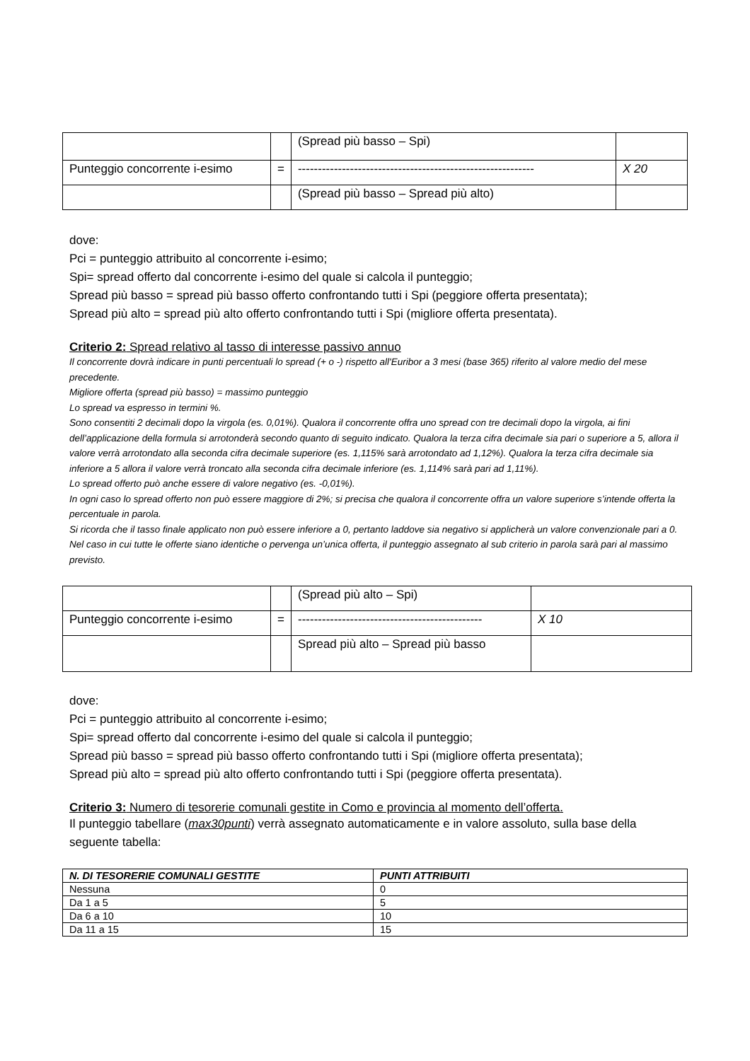| | | (Spread più basso – Spi) | |
| Punteggio concorrente i-esimo | = | ----------------------------------------------------------- | X 20 |
| | | (Spread più basso – Spread più alto) | |
dove:
Pci = punteggio attribuito al concorrente i-esimo;
Spi= spread offerto dal concorrente i-esimo del quale si calcola il punteggio;
Spread più basso = spread più basso offerto confrontando tutti i Spi (peggiore offerta presentata);
Spread più alto = spread più alto offerto confrontando tutti i Spi (migliore offerta presentata).
Criterio 2: Spread relativo al tasso di interesse passivo annuo
Il concorrente dovrà indicare in punti percentuali lo spread (+ o -) rispetto all'Euribor a 3 mesi (base 365) riferito al valore medio del mese precedente.
Migliore offerta (spread più basso) = massimo punteggio
Lo spread va espresso in termini %.
Sono consentiti 2 decimali dopo la virgola (es. 0,01%). Qualora il concorrente offra uno spread con tre decimali dopo la virgola, ai fini dell’applicazione della formula si arrotonderà secondo quanto di seguito indicato. Qualora la terza cifra decimale sia pari o superiore a 5, allora il valore verrà arrotondato alla seconda cifra decimale superiore (es. 1,115% sarà arrotondato ad 1,12%). Qualora la terza cifra decimale sia inferiore a 5 allora il valore verrà troncato alla seconda cifra decimale inferiore (es. 1,114% sarà pari ad 1,11%).
Lo spread offerto può anche essere di valore negativo (es. -0,01%).
In ogni caso lo spread offerto non può essere maggiore di 2%; si precisa che qualora il concorrente offra un valore superiore s’intende offerta la percentuale in parola.
Si ricorda che il tasso finale applicato non può essere inferiore a 0, pertanto laddove sia negativo si applicherà un valore convenzionale pari a 0.
Nel caso in cui tutte le offerte siano identiche o pervenga un’unica offerta, il punteggio assegnato al sub criterio in parola sarà pari al massimo previsto.
| | | (Spread più alto – Spi) | |
| Punteggio concorrente i-esimo | = | ---------------------------------------------- | X 10 |
| | | Spread più alto – Spread più basso | |
dove:
Pci = punteggio attribuito al concorrente i-esimo;
Spi= spread offerto dal concorrente i-esimo del quale si calcola il punteggio;
Spread più basso = spread più basso offerto confrontando tutti i Spi (migliore offerta presentata);
Spread più alto = spread più alto offerto confrontando tutti i Spi (peggiore offerta presentata).
Criterio 3: Numero di tesorerie comunali gestite in Como e provincia al momento dell’offerta.
Il punteggio tabellare (max30punti) verrà assegnato automaticamente e in valore assoluto, sulla base della seguente tabella:
| N. DI TESORERIE COMUNALI GESTITE | PUNTI ATTRIBUITI |
| --- | --- |
| Nessuna | 0 |
| Da 1 a 5 | 5 |
| Da 6 a 10 | 10 |
| Da 11 a 15 | 15 |